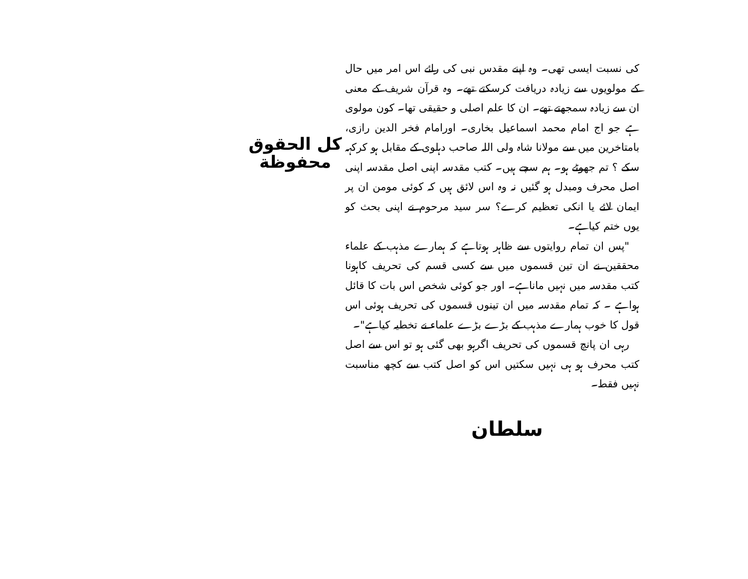کی نسبت ایسی تھی۔ وہ اپنے مقدس نبی کی رائے اس امر میں حال کے مولویوں سے زیادہ دریافت کرسکتے تھے۔ وہ قرآن شریف کے معنی ان سے زیادہ سمجھتے تھے۔ ان کا علم اصلی و حقیقی تھا۔ کون مولوی ہے جو اج امام محمد اسماعیل بخاری۔ اورامام فخر الدین رازی، بامتاخرین میں سے مولانا شاہ ولی اللہ صاحب دہلوی کے مقابل ہو کرکہہ سکے ؟ تم جھوٹے ہو۔ ہم سچے ہیں۔ کتب مقدسہ اپنی اصل مقدسہ اپنی اصل محرف ومبدل ہو گئیں نہ وہ اس لائق ہیں کہ کوئی مومن ان پر ایمان لائے یا انکی تعظیم کرے؟ سر سید مرحوم نے اپنی بحث کو یوں ختم کیاہے۔
"پس ان تمام روایتوں سے ظاہر ہوتاہے کہ ہمارے مذہب کے علماء محققین نے ان تین قسموں میں سے کسی قسم کی تحریف کاہونا کتب مقدسہ میں نہیں ماناہے۔ اور جو کوئی شخص اس بات کا قائل ہواہے ۔ کہ تمام مقدسہ میں ان تینوں قسموں کی تحریف ہوئی اس قول کا خوب ہمارے مذہب کے بڑے بڑے علماء نے تخطیہ کیاہے"۔
رہی ان پانچ قسموں کی تحریف اگرہو بھی گئی ہو تو اس سے اصل کتب محرف ہو ہی نہیں سکتیں اس کو اصل کتب سے کچھ مناسبت نہیں فقط۔
سلطان
کل الحقوق
محفوظة